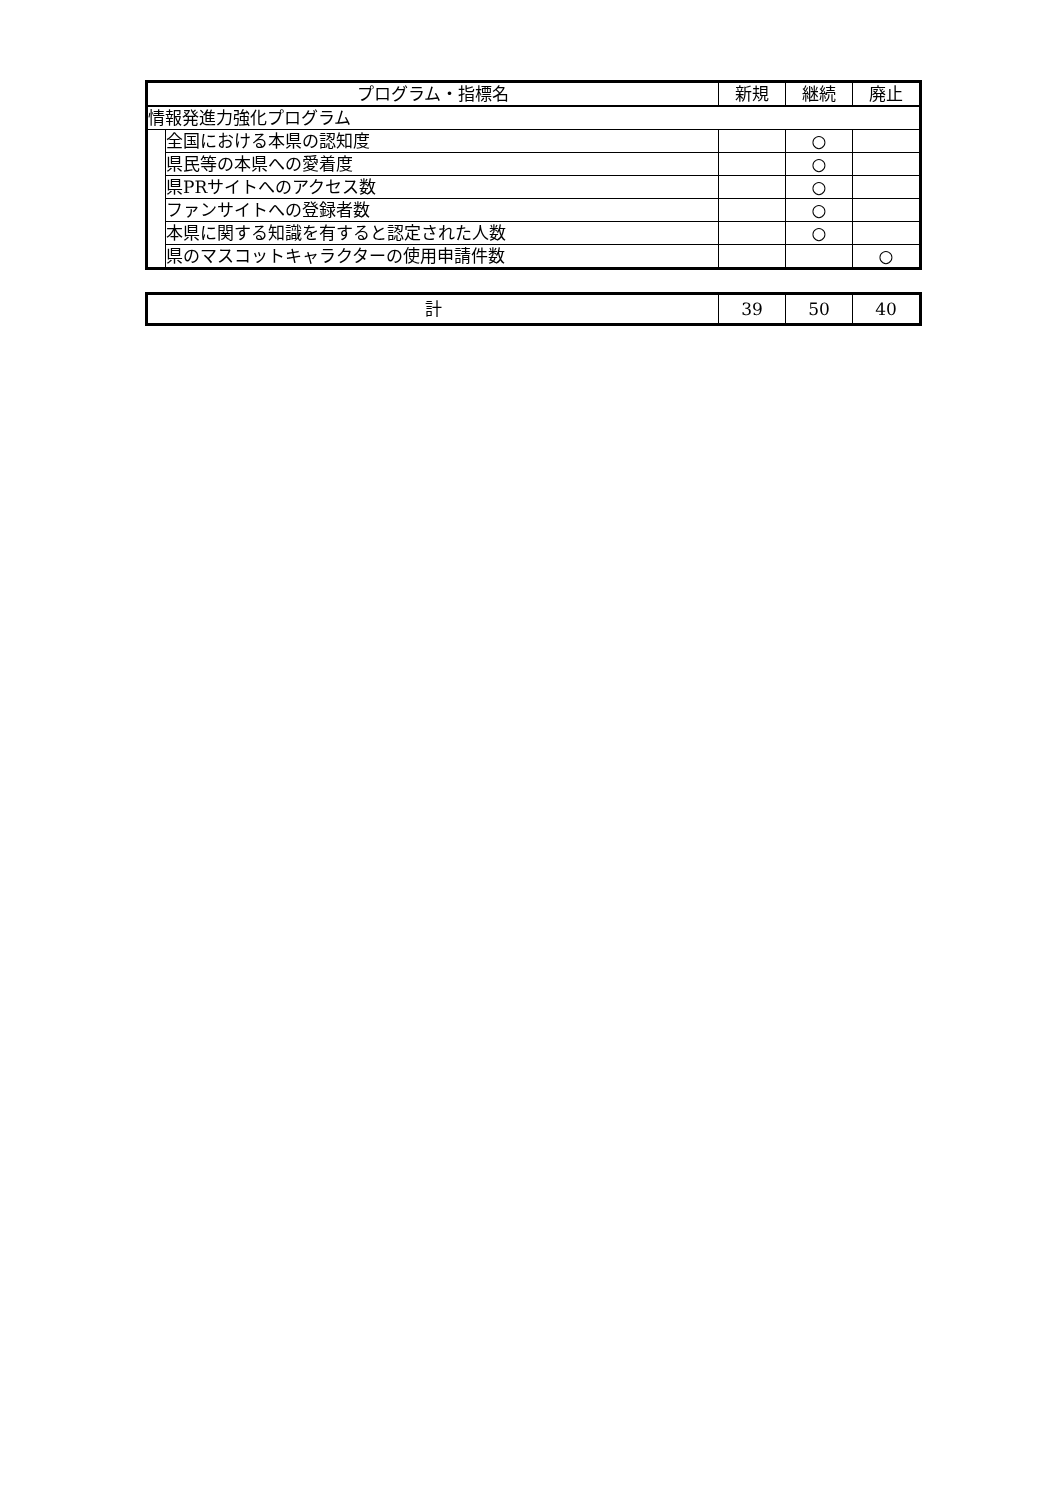| プログラム・指標名 | | 新規 | 継続 | 廃止 |
| --- | --- | --- | --- | --- |
| 情報発進力強化プログラム | | | | |
| | 全国における本県の認知度 | | ○ | |
| | 県民等の本県への愛着度 | | ○ | |
| | 県PRサイトへのアクセス数 | | ○ | |
| | ファンサイトへの登録者数 | | ○ | |
| | 本県に関する知識を有すると認定された人数 | | ○ | |
| | 県のマスコットキャラクターの使用申請件数 | | | ○ |
| 計 | 39 | 50 | 40 |